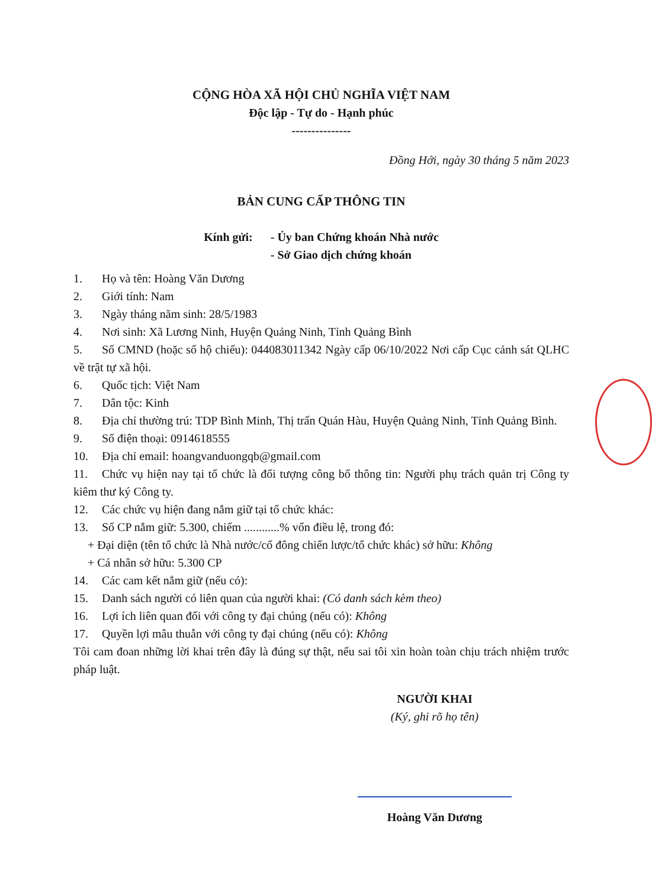CỘNG HÒA XÃ HỘI CHỦ NGHĨA VIỆT NAM
Độc lập - Tự do - Hạnh phúc
---------------
Đồng Hới, ngày 30 tháng 5 năm 2023
BẢN CUNG CẤP THÔNG TIN
Kính gửi: - Ủy ban Chứng khoán Nhà nước
- Sở Giao dịch chứng khoán
1. Họ và tên: Hoàng Văn Dương
2. Giới tính: Nam
3. Ngày tháng năm sinh: 28/5/1983
4. Nơi sinh: Xã Lương Ninh, Huyện Quảng Ninh, Tỉnh Quảng Bình
5. Số CMND (hoặc số hộ chiếu): 044083011342 Ngày cấp 06/10/2022 Nơi cấp Cục cảnh sát QLHC về trật tự xã hội.
6. Quốc tịch: Việt Nam
7. Dân tộc: Kinh
8. Địa chỉ thường trú: TDP Bình Minh, Thị trấn Quán Hàu, Huyện Quảng Ninh, Tỉnh Quảng Bình.
9. Số điện thoại: 0914618555
10. Địa chỉ email: hoangvanduongqb@gmail.com
11. Chức vụ hiện nay tại tổ chức là đối tượng công bố thông tin: Người phụ trách quản trị Công ty kiêm thư ký Công ty.
12. Các chức vụ hiện đang nắm giữ tại tổ chức khác:
13. Số CP nắm giữ: 5.300, chiếm ............% vốn điều lệ, trong đó:
+ Đại diện (tên tổ chức là Nhà nước/cổ đông chiến lược/tổ chức khác) sở hữu: Không
+ Cá nhân sở hữu: 5.300 CP
14. Các cam kết nắm giữ (nếu có):
15. Danh sách người có liên quan của người khai: (Có danh sách kèm theo)
16. Lợi ích liên quan đối với công ty đại chúng (nếu có): Không
17. Quyền lợi mâu thuẫn với công ty đại chúng (nếu có): Không
Tôi cam đoan những lời khai trên đây là đúng sự thật, nếu sai tôi xin hoàn toàn chịu trách nhiệm trước pháp luật.
NGƯỜI KHAI
(Ký, ghi rõ họ tên)
Hoàng Văn Dương